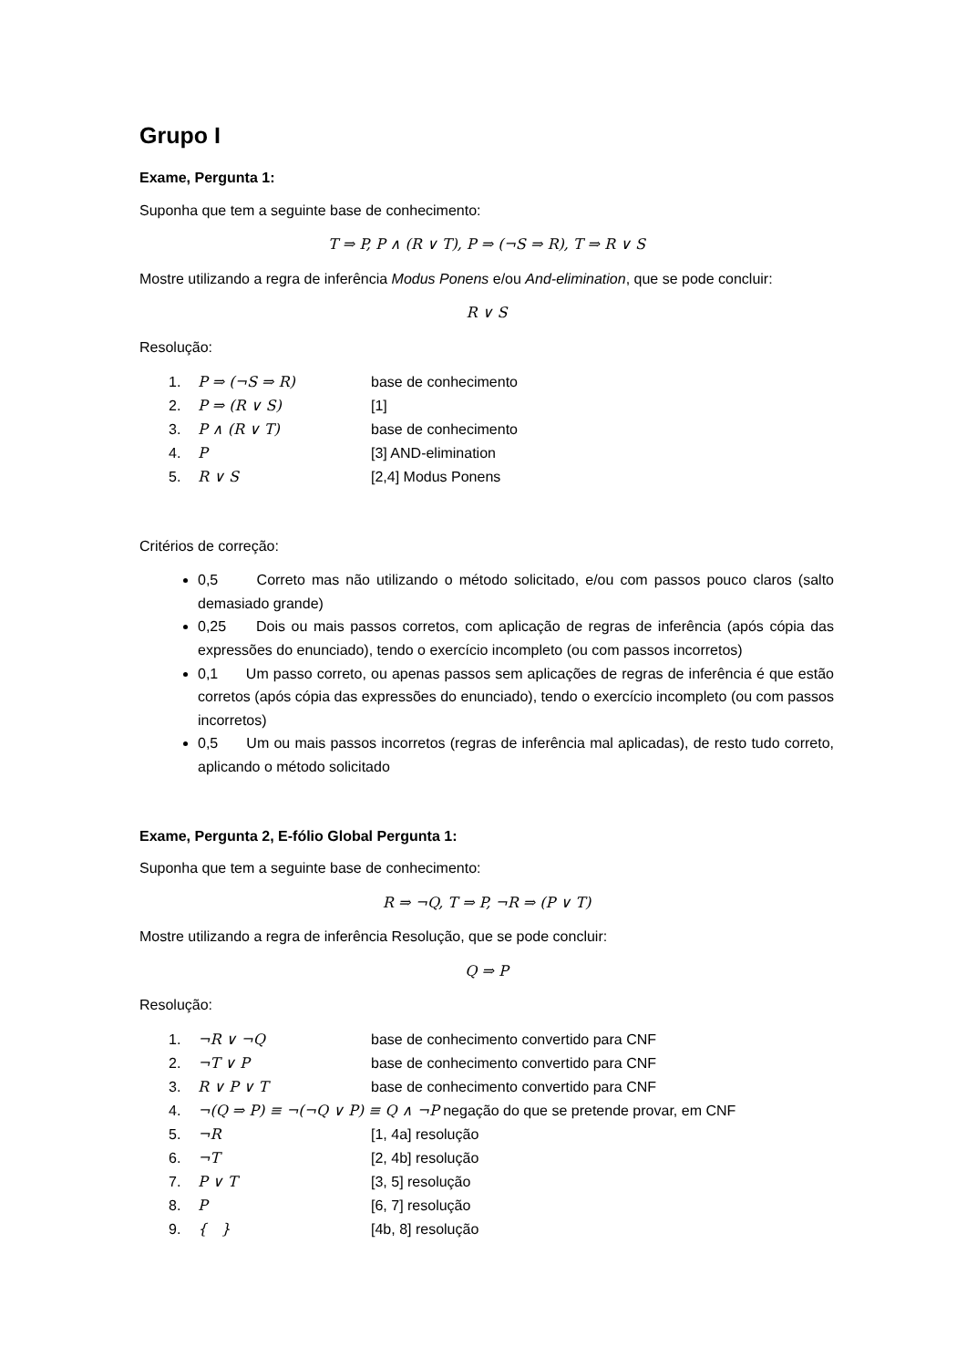Grupo I
Exame, Pergunta 1:
Suponha que tem a seguinte base de conhecimento:
T ⇒ P, P ∧ (R ∨ T), P ⇒ (¬S ⇒ R), T ⇒ R ∨ S
Mostre utilizando a regra de inferência Modus Ponens e/ou And-elimination, que se pode concluir:
R ∨ S
Resolução:
1. P ⇒ (¬S ⇒ R) base de conhecimento
2. P ⇒ (R ∨ S) [1]
3. P ∧ (R ∨ T) base de conhecimento
4. P [3] AND-elimination
5. R ∨ S [2,4] Modus Ponens
Critérios de correção:
0,5 Correto mas não utilizando o método solicitado, e/ou com passos pouco claros (salto demasiado grande)
0,25 Dois ou mais passos corretos, com aplicação de regras de inferência (após cópia das expressões do enunciado), tendo o exercício incompleto (ou com passos incorretos)
0,1 Um passo correto, ou apenas passos sem aplicações de regras de inferência é que estão corretos (após cópia das expressões do enunciado), tendo o exercício incompleto (ou com passos incorretos)
0,5 Um ou mais passos incorretos (regras de inferência mal aplicadas), de resto tudo correto, aplicando o método solicitado
Exame, Pergunta 2, E-fólio Global Pergunta 1:
Suponha que tem a seguinte base de conhecimento:
R ⇒ ¬Q, T ⇒ P, ¬R ⇒ (P ∨ T)
Mostre utilizando a regra de inferência Resolução, que se pode concluir:
Q ⇒ P
Resolução:
1. ¬R ∨ ¬Q base de conhecimento convertido para CNF
2. ¬T ∨ P base de conhecimento convertido para CNF
3. R ∨ P ∨ T base de conhecimento convertido para CNF
4. ¬(Q ⇒ P) ≡ ¬(¬Q ∨ P) ≡ Q ∧ ¬P negação do que se pretende provar, em CNF
5. ¬R [1, 4a] resolução
6. ¬T [2, 4b] resolução
7. P ∨ T [3, 5] resolução
8. P [6, 7] resolução
9. { } [4b, 8] resolução